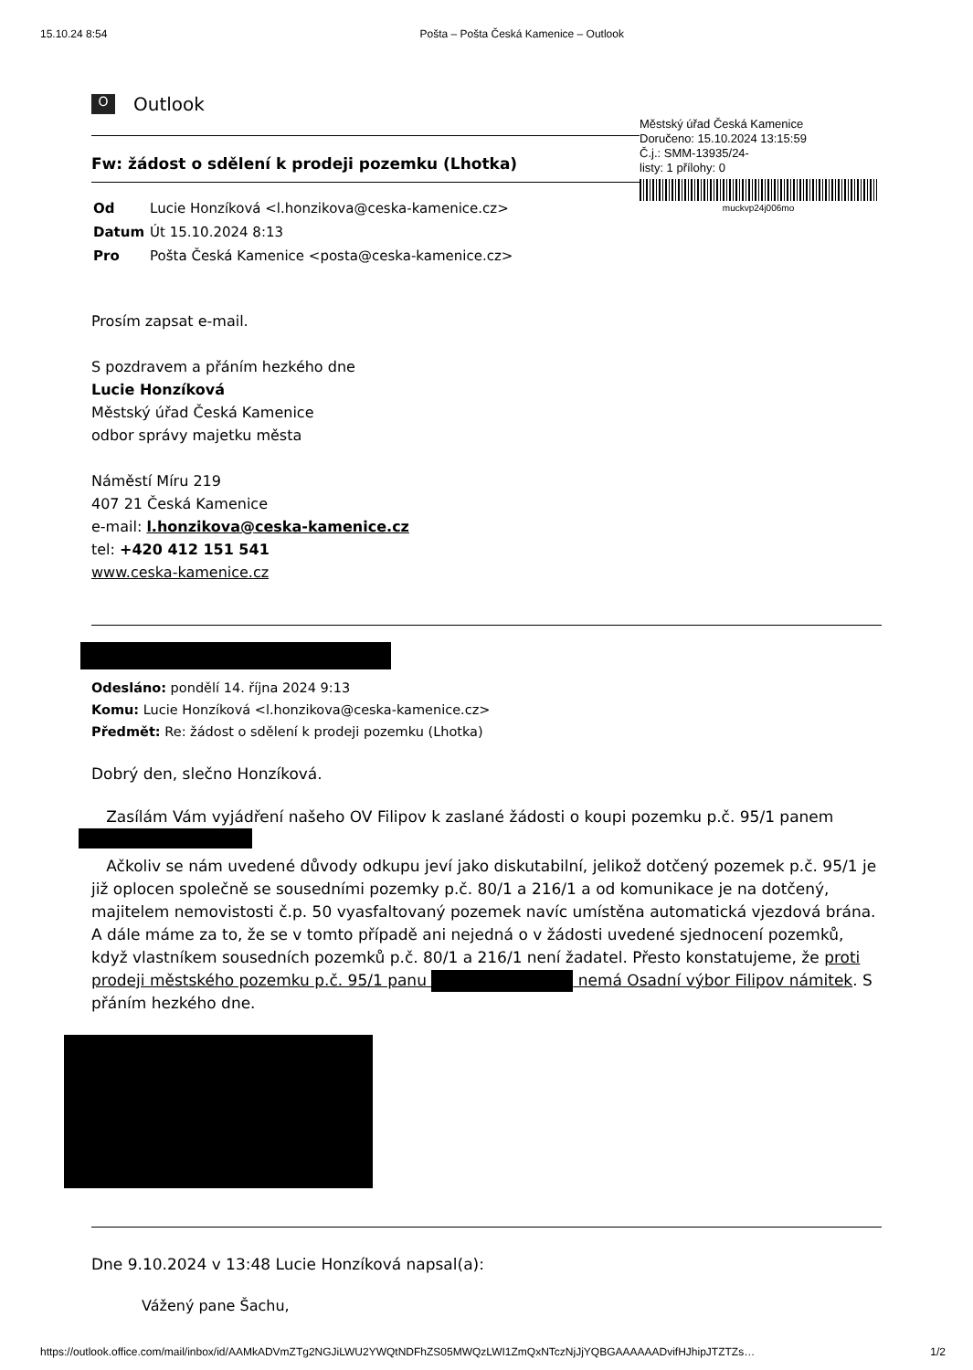15.10.24 8:54 Pošta – Pošta Česká Kamenice – Outlook
O Outlook
Fw: žádost o sdělení k prodeji pozemku (Lhotka)
Městský úřad Česká Kamenice
Doručeno: 15.10.2024 13:15:59
Č.j.: SMM-13935/24-
listy: 1 přílohy: 0
muckvp24j006mo
| Od | Lucie Honzíková <l.honzikova@ceska-kamenice.cz> |
| Datum | Út 15.10.2024 8:13 |
| Pro | Pošta Česká Kamenice <posta@ceska-kamenice.cz> |
Prosím zapsat e-mail.
S pozdravem a přáním hezkého dne
Lucie Honzíková
Městský úřad Česká Kamenice
odbor správy majetku města
Náměstí Míru 219
407 21 Česká Kamenice
e-mail: l.honzikova@ceska-kamenice.cz
tel: +420 412 151 541
www.ceska-kamenice.cz
Odesláno: pondělí 14. října 2024 9:13
Komu: Lucie Honzíková <l.honzikova@ceska-kamenice.cz>
Předmět: Re: žádost o sdělení k prodeji pozemku (Lhotka)
Dobrý den, slečno Honzíková.
Zasílám Vám vyjádření našeho OV Filipov k zaslané žádosti o koupi pozemku p.č. 95/1 panem
Ačkoliv se nám uvedené důvody odkupu jeví jako diskutabilní, jelikož dotčený pozemek p.č. 95/1 je již oplocen společně se sousedními pozemky p.č. 80/1 a 216/1 a od komunikace je na dotčený, majitelem nemovistosti č.p. 50 vyasfaltovaný pozemek navíc umístěna automatická vjezdová brána. A dále máme za to, že se v tomto případě ani nejedná o v žádosti uvedené sjednocení pozemků, když vlastníkem sousedních pozemků p.č. 80/1 a 216/1 není žadatel. Přesto konstatujeme, že proti prodeji městského pozemku p.č. 95/1 panu nemá Osadní výbor Filipov námitek. S přáním hezkého dne.
Dne 9.10.2024 v 13:48 Lucie Honzíková napsal(a):
Vážený pane Šachu,
https://outlook.office.com/mail/inbox/id/AAMkADVmZTg2NGJiLWU2YWQtNDFhZS05MWQzLWI1ZmQxNTczNjJjYQBGAAAAAADvifHJhipJTZTZs… 1/2